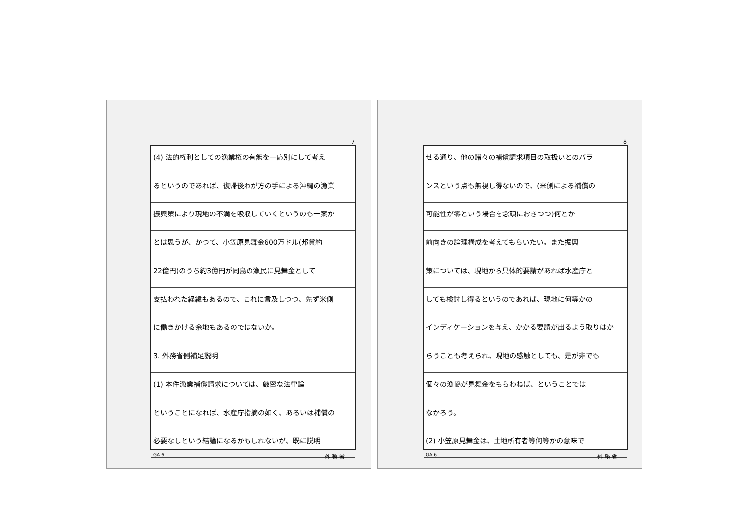7
(4) 法的権利としての漁業権の有無を一応別にして考え
るというのであれば、復帰後わが方の手による沖縄の漁業
振興策により現地の不満を吸収していくというのも一案か
とは思うが、かつて、小笠原見舞金600万ドル(邦貨約
22億円)のうち約3億円が同島の漁民に見舞金として
支払われた経緯もあるので、これに言及しつつ、先ず米側
に働きかける余地もあるのではないか。
3. 外務省側補足説明
(1) 本件漁業補償請求については、厳密な法律論
ということになれば、水産庁指摘の如く、あるいは補償の
必要なしという結論になるかもしれないが、既に説明
GA-6 外 務 省
8
せる通り、他の諸々の補償請求項目の取扱いとのバラ
ンスという点も無視し得ないので、(米側による補償の
可能性が零という場合を念頭におきつつ)何とか
前向きの論理構成を考えてもらいたい。また振興
策については、現地から具体的要請があれば水産庁と
しても検討し得るというのであれば、現地に何等かの
インディケーションを与え、かかる要請が出るよう取りはか
らうことも考えられ、現地の感触としても、是が非でも
個々の漁協が見舞金をもらわねば、ということでは
なかろう。
(2) 小笠原見舞金は、土地所有者等何等かの意味で
GA-6 外 務 省